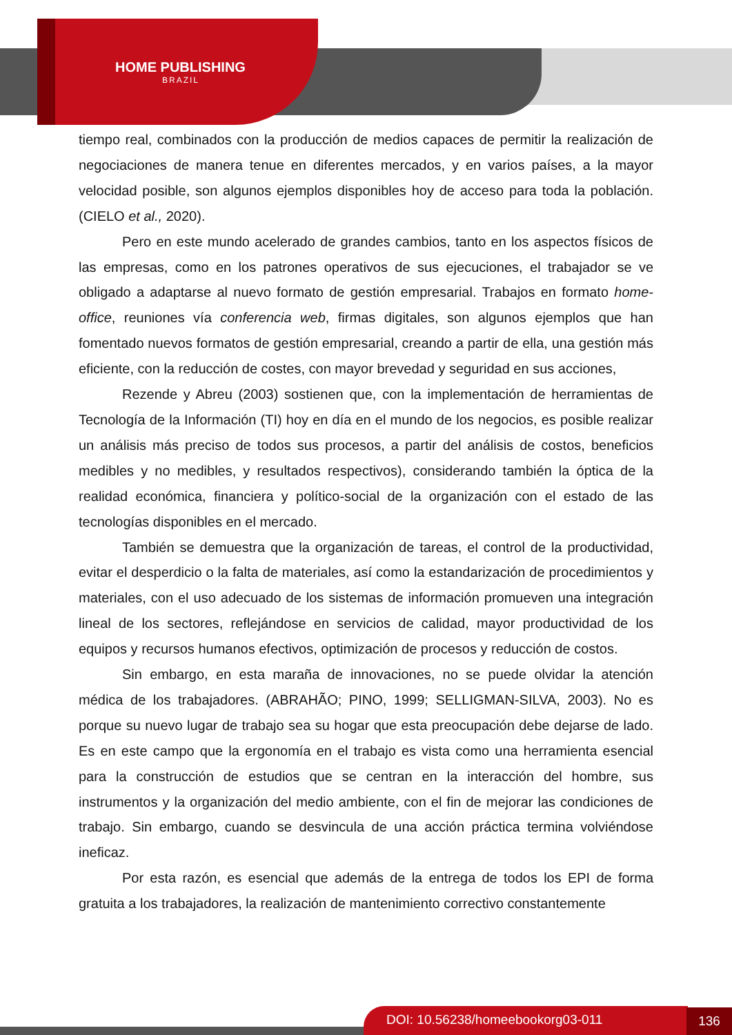HOME PUBLISHING
BRAZIL
tiempo real, combinados con la producción de medios capaces de permitir la realización de negociaciones de manera tenue en diferentes mercados, y en varios países, a la mayor velocidad posible, son algunos ejemplos disponibles hoy de acceso para toda la población. (CIELO et al., 2020).
Pero en este mundo acelerado de grandes cambios, tanto en los aspectos físicos de las empresas, como en los patrones operativos de sus ejecuciones, el trabajador se ve obligado a adaptarse al nuevo formato de gestión empresarial. Trabajos en formato home-office, reuniones vía conferencia web, firmas digitales, son algunos ejemplos que han fomentado nuevos formatos de gestión empresarial, creando a partir de ella, una gestión más eficiente, con la reducción de costes, con mayor brevedad y seguridad en sus acciones,
Rezende y Abreu (2003) sostienen que, con la implementación de herramientas de Tecnología de la Información (TI) hoy en día en el mundo de los negocios, es posible realizar un análisis más preciso de todos sus procesos, a partir del análisis de costos, beneficios medibles y no medibles, y resultados respectivos), considerando también la óptica de la realidad económica, financiera y político-social de la organización con el estado de las tecnologías disponibles en el mercado.
También se demuestra que la organización de tareas, el control de la productividad, evitar el desperdicio o la falta de materiales, así como la estandarización de procedimientos y materiales, con el uso adecuado de los sistemas de información promueven una integración lineal de los sectores, reflejándose en servicios de calidad, mayor productividad de los equipos y recursos humanos efectivos, optimización de procesos y reducción de costos.
Sin embargo, en esta maraña de innovaciones, no se puede olvidar la atención médica de los trabajadores. (ABRAHÃO; PINO, 1999; SELLIGMAN-SILVA, 2003). No es porque su nuevo lugar de trabajo sea su hogar que esta preocupación debe dejarse de lado. Es en este campo que la ergonomía en el trabajo es vista como una herramienta esencial para la construcción de estudios que se centran en la interacción del hombre, sus instrumentos y la organización del medio ambiente, con el fin de mejorar las condiciones de trabajo. Sin embargo, cuando se desvincula de una acción práctica termina volviéndose ineficaz.
Por esta razón, es esencial que además de la entrega de todos los EPI de forma gratuita a los trabajadores, la realización de mantenimiento correctivo constantemente
DOI: 10.56238/homeebookorg03-011 136